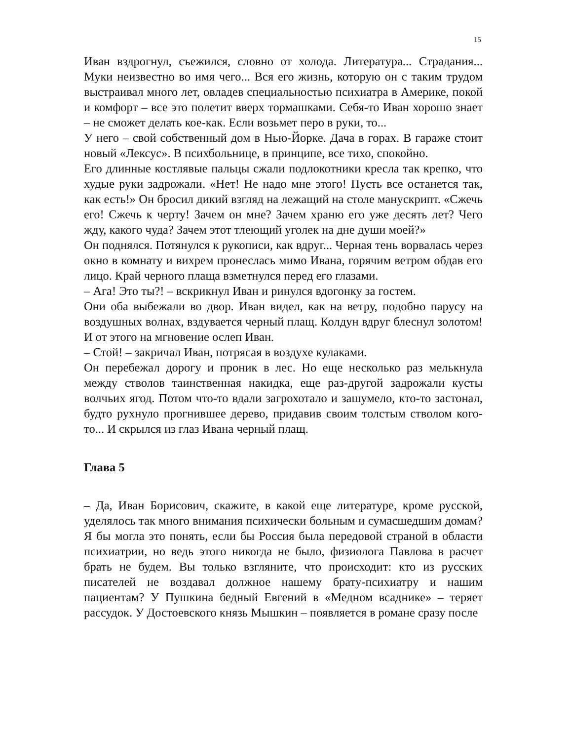15
Иван вздрогнул, съежился, словно от холода. Литература... Страдания... Муки неизвестно во имя чего... Вся его жизнь, которую он с таким трудом выстраивал много лет, овладев специальностью психиатра в Америке, покой и комфорт – все это полетит вверх тормашками. Себя-то Иван хорошо знает – не сможет делать кое-как. Если возьмет перо в руки, то...
У него – свой собственный дом в Нью-Йорке. Дача в горах. В гараже стоит новый «Лексус». В психбольнице, в принципе, все тихо, спокойно.
Его длинные костлявые пальцы сжали подлокотники кресла так крепко, что худые руки задрожали. «Нет! Не надо мне этого! Пусть все останется так, как есть!» Он бросил дикий взгляд на лежащий на столе манускрипт. «Сжечь его! Сжечь к черту! Зачем он мне? Зачем храню его уже десять лет? Чего жду, какого чуда? Зачем этот тлеющий уголек на дне души моей?»
Он поднялся. Потянулся к рукописи, как вдруг... Черная тень ворвалась через окно в комнату и вихрем пронеслась мимо Ивана, горячим ветром обдав его лицо. Край черного плаща взметнулся перед его глазами.
– Ага! Это ты?! – вскрикнул Иван и ринулся вдогонку за гостем.
Они оба выбежали во двор. Иван видел, как на ветру, подобно парусу на воздушных волнах, вздувается черный плащ. Колдун вдруг блеснул золотом! И от этого на мгновение ослеп Иван.
– Стой! – закричал Иван, потрясая в воздухе кулаками.
Он перебежал дорогу и проник в лес. Но еще несколько раз мелькнула между стволов таинственная накидка, еще раз-другой задрожали кусты волчьих ягод. Потом что-то вдали загрохотало и зашумело, кто-то застонал, будто рухнуло прогнившее дерево, придавив своим толстым стволом кого-то... И скрылся из глаз Ивана черный плащ.
Глава 5
– Да, Иван Борисович, скажите, в какой еще литературе, кроме русской, уделялось так много внимания психически больным и сумасшедшим домам? Я бы могла это понять, если бы Россия была передовой страной в области психиатрии, но ведь этого никогда не было, физиолога Павлова в расчет брать не будем. Вы только взгляните, что происходит: кто из русских писателей не воздавал должное нашему брату-психиатру и нашим пациентам? У Пушкина бедный Евгений в «Медном всаднике» – теряет рассудок. У Достоевского князь Мышкин – появляется в романе сразу после